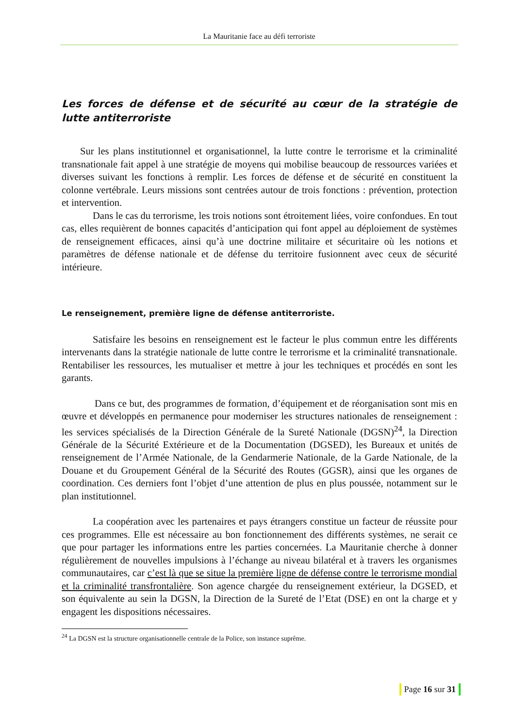La Mauritanie face au défi terroriste
Les forces de défense et de sécurité au cœur de la stratégie de lutte antiterroriste
Sur les plans institutionnel et organisationnel, la lutte contre le terrorisme et la criminalité transnationale fait appel à une stratégie de moyens qui mobilise beaucoup de ressources variées et diverses suivant les fonctions à remplir. Les forces de défense et de sécurité en constituent la colonne vertébrale. Leurs missions sont centrées autour de trois fonctions : prévention, protection et intervention.
Dans le cas du terrorisme, les trois notions sont étroitement liées, voire confondues. En tout cas, elles requièrent de bonnes capacités d’anticipation qui font appel au déploiement de systèmes de renseignement efficaces, ainsi qu’à une doctrine militaire et sécuritaire où les notions et paramètres de défense nationale et de défense du territoire fusionnent avec ceux de sécurité intérieure.
Le renseignement, première ligne de défense antiterroriste.
Satisfaire les besoins en renseignement est le facteur le plus commun entre les différents intervenants dans la stratégie nationale de lutte contre le terrorisme et la criminalité transnationale. Rentabiliser les ressources, les mutualiser et mettre à jour les techniques et procédés en sont les garants.
Dans ce but, des programmes de formation, d’équipement et de réorganisation sont mis en œuvre et développés en permanence pour moderniser les structures nationales de renseignement : les services spécialisés de la Direction Générale de la Sureté Nationale (DGSN)<sup>24</sup>, la Direction Générale de la Sécurité Extérieure et de la Documentation (DGSED), les Bureaux et unités de renseignement de l’Armée Nationale, de la Gendarmerie Nationale, de la Garde Nationale, de la Douane et du Groupement Général de la Sécurité des Routes (GGSR), ainsi que les organes de coordination. Ces derniers font l’objet d’une attention de plus en plus poussée, notamment sur le plan institutionnel.
La coopération avec les partenaires et pays étrangers constitue un facteur de réussite pour ces programmes. Elle est nécessaire au bon fonctionnement des différents systèmes, ne serait ce que pour partager les informations entre les parties concernées. La Mauritanie cherche à donner régulièrement de nouvelles impulsions à l’échange au niveau bilatéral et à travers les organismes communautaires, car c’est là que se situe la première ligne de défense contre le terrorisme mondial et la criminalité transfrontalière. Son agence chargée du renseignement extérieur, la DGSED, et son équivalente au sein la DGSN, la Direction de la Sureté de l’Etat (DSE) en ont la charge et y engagent les dispositions nécessaires.
<sup>24</sup> La DGSN est la structure organisationnelle centrale de la Police, son instance suprême.
Page 16 sur 31